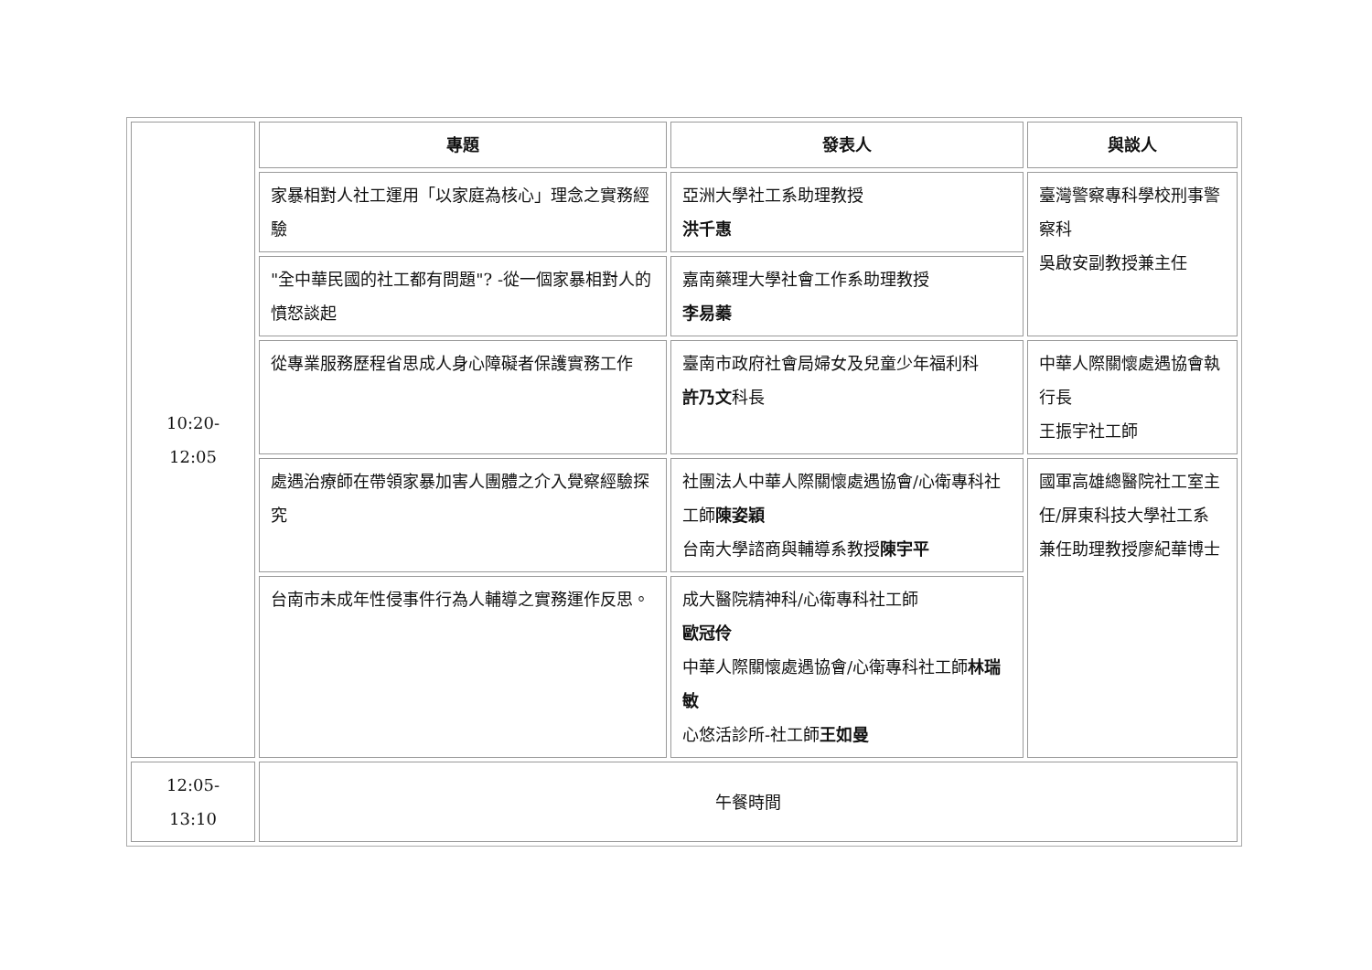| 10:20- 12:05 | 專題 | 發表人 | 與談人 |
| | 家暴相對人社工運用「以家庭為核心」理念之實務經驗 | 亞洲大學社工系助理教授 洪千惠 | 臺灣警察專科學校刑事警察科 吳啟安副教授兼主任 |
| | "全中華民國的社工都有問題"? -從一個家暴相對人的憤怒談起 | 嘉南藥理大學社會工作系助理教授 李易蓁 | |
| | 從專業服務歷程省思成人身心障礙者保護實務工作 | 臺南市政府社會局婦女及兒童少年福利科 許乃文 科長 | 中華人際關懷處遇協會執行長 王振宇社工師 |
| | 處遇治療師在帶領家暴加害人團體之介入覺察經驗探究 | 社團法人中華人際關懷處遇協會/心衛專科社工師 陳姿穎 台南大學諮商與輔導系教授 陳宇平 | 國軍高雄總醫院社工室主任/屏東科技大學社工系兼任助理教授廖紀華博士 |
| | 台南市未成年性侵事件行為人輔導之實務運作反思。 | 成大醫院精神科/心衛專科社工師 歐冠伶 中華人際關懷處遇協會/心衛專科社工師 林瑞敏 心悠活診所-社工師 王如曼 | |
| 12:05- 13:10 | 午餐時間 | | |